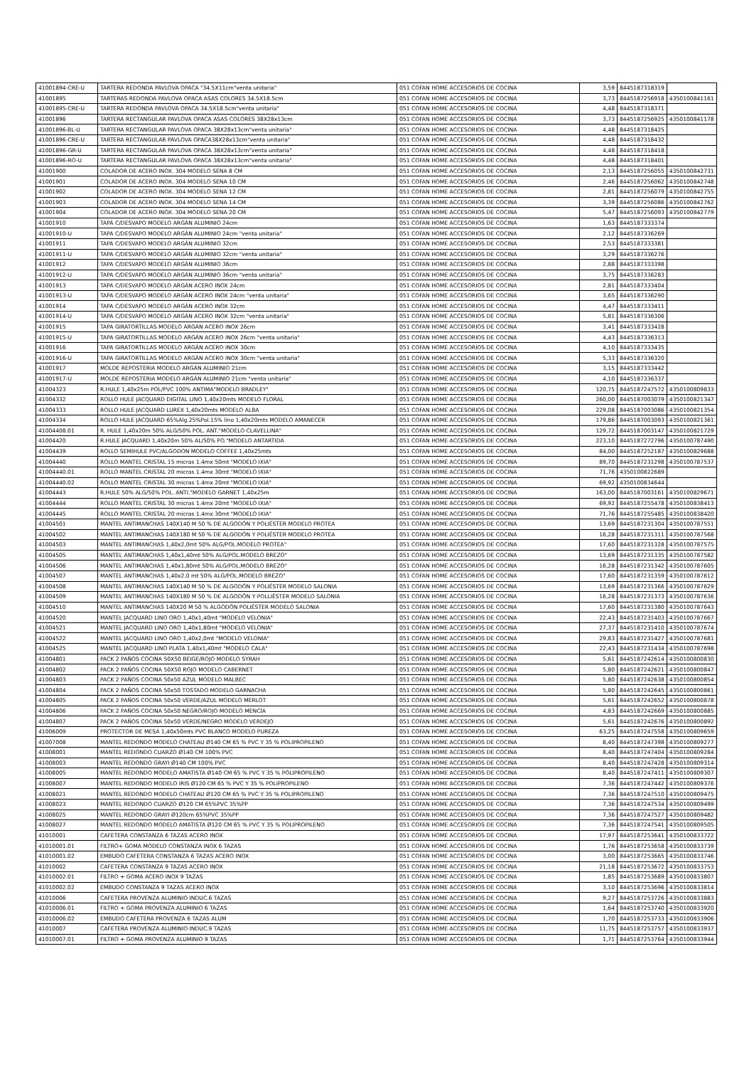| 41001894-CRE-U | TARTERA REDONDA PAVLOVA OPACA "34.5X11cm"venta unitaria" | 051 COFAN HOME ACCESORIOS DE COCINA | 3,59 | 8445187318319 | |
| 41001895 | TARTERAS REDONDA PAVLOVA OPACA ASAS COLORES 34.5X18.5cm | 051 COFAN HOME ACCESORIOS DE COCINA | 3,73 | 8445187256918 | 4350100841161 |
| 41001895-CRE-U | TARTERA REDONDA PAVLOVA OPACA 34.5X18.5cm"venta unitaria" | 051 COFAN HOME ACCESORIOS DE COCINA | 4,48 | 8445187318371 | |
| 41001896 | TARTERA RECTANGULAR PAVLOVA OPACA ASAS COLORES 38X28x13cm | 051 COFAN HOME ACCESORIOS DE COCINA | 3,73 | 8445187256925 | 4350100841178 |
| 41001896-BL-U | TARTERA RECTANGULAR PAVLOVA OPACA 38X28x13cm"venta unitaria" | 051 COFAN HOME ACCESORIOS DE COCINA | 4,48 | 8445187318425 | |
| 41001896-CRE-U | TARTERA RECTANGULAR PAVLOVA OPACA38X28x13cm"venta unitaria" | 051 COFAN HOME ACCESORIOS DE COCINA | 4,48 | 8445187318432 | |
| 41001896-GR-U | TARTERA RECTANGULAR PAVLOVA OPACA 38X28x13cm"venta unitaria" | 051 COFAN HOME ACCESORIOS DE COCINA | 4,48 | 8445187318418 | |
| 41001896-RO-U | TARTERA RECTANGULAR PAVLOVA OPACA 38X28x13cm"venta unitaria" | 051 COFAN HOME ACCESORIOS DE COCINA | 4,48 | 8445187318401 | |
| 41001900 | COLADOR DE ACERO INOX. 304 MODELO SENA 8 CM | 051 COFAN HOME ACCESORIOS DE COCINA | 2,13 | 8445187256055 | 4350100842731 |
| 41001901 | COLADOR DE ACERO INOX. 304 MODELO SENA 10 CM | 051 COFAN HOME ACCESORIOS DE COCINA | 2,46 | 8445187256062 | 4350100842748 |
| 41001902 | COLADOR DE ACERO INOX. 304 MODELO SENA 12 CM | 051 COFAN HOME ACCESORIOS DE COCINA | 2,81 | 8445187256079 | 4350100842755 |
| 41001903 | COLADOR DE ACERO INOX. 304 MODELO SENA 14 CM | 051 COFAN HOME ACCESORIOS DE COCINA | 3,39 | 8445187256086 | 4350100842762 |
| 41001904 | COLADOR DE ACERO INOX. 304 MODELO SENA 20 CM | 051 COFAN HOME ACCESORIOS DE COCINA | 5,47 | 8445187256093 | 4350100842779 |
| 41001910 | TAPA C/DESVAPO MODELO ARGÁN ALUMINIO 24cm | 051 COFAN HOME ACCESORIOS DE COCINA | 1,63 | 8445187333374 | |
| 41001910-U | TAPA C/DESVAPO MODELO ARGÁN ALUMINIO 24cm "venta unitaria" | 051 COFAN HOME ACCESORIOS DE COCINA | 2,12 | 8445187336269 | |
| 41001911 | TAPA C/DESVAPO MODELO ARGÁN ALUMINIO 32cm | 051 COFAN HOME ACCESORIOS DE COCINA | 2,53 | 8445187333381 | |
| 41001911-U | TAPA C/DESVAPO MODELO ARGÁN ALUMINIO 32cm "venta unitaria" | 051 COFAN HOME ACCESORIOS DE COCINA | 3,29 | 8445187336276 | |
| 41001912 | TAPA C/DESVAPO MODELO ARGÁN ALUMINIO 36cm | 051 COFAN HOME ACCESORIOS DE COCINA | 2,88 | 8445187333398 | |
| 41001912-U | TAPA C/DESVAPO MODELO ARGÁN ALUMINIO 36cm "venta unitaria" | 051 COFAN HOME ACCESORIOS DE COCINA | 3,75 | 8445187336283 | |
| 41001913 | TAPA C/DESVAPO MODELO ARGÁN ACERO INOX 24cm | 051 COFAN HOME ACCESORIOS DE COCINA | 2,81 | 8445187333404 | |
| 41001913-U | TAPA C/DESVAPO MODELO ARGÁN ACERO INOX 24cm "venta unitaria" | 051 COFAN HOME ACCESORIOS DE COCINA | 3,65 | 8445187336290 | |
| 41001914 | TAPA C/DESVAPO MODELO ARGÁN ACERO INOX 32cm | 051 COFAN HOME ACCESORIOS DE COCINA | 4,47 | 8445187333411 | |
| 41001914-U | TAPA C/DESVAPO MODELO ARGÁN ACERO INOX 32cm "venta unitaria" | 051 COFAN HOME ACCESORIOS DE COCINA | 5,81 | 8445187336306 | |
| 41001915 | TAPA GIRATORTILLAS MODELO ARGÁN ACERO INOX 26cm | 051 COFAN HOME ACCESORIOS DE COCINA | 3,41 | 8445187333428 | |
| 41001915-U | TAPA GIRATORTILLAS MODELO ARGÁN ACERO INOX 26cm "venta unitaria" | 051 COFAN HOME ACCESORIOS DE COCINA | 4,43 | 8445187336313 | |
| 41001916 | TAPA GIRATORTILLAS MODELO ARGÁN ACERO INOX 30cm | 051 COFAN HOME ACCESORIOS DE COCINA | 4,10 | 8445187333435 | |
| 41001916-U | TAPA GIRATORTILLAS MODELO ARGÁN ACERO INOX 30cm "venta unitaria" | 051 COFAN HOME ACCESORIOS DE COCINA | 5,33 | 8445187336320 | |
| 41001917 | MOLDE REPOSTERIA MODELO ARGÁN ALUMINIO 21cm | 051 COFAN HOME ACCESORIOS DE COCINA | 3,15 | 8445187333442 | |
| 41001917-U | MOLDE REPOSTERIA MODELO ARGÁN ALUMINIO 21cm "venta unitaria" | 051 COFAN HOME ACCESORIOS DE COCINA | 4,10 | 8445187336337 | |
| 41004323 | R.HULE 1,40x25m POL/PVC 100% ANTIMA"MODELO BRADLEY" | 051 COFAN HOME ACCESORIOS DE COCINA | 120,75 | 8445187247572 | 4350100809833 |
| 41004332 | ROLLO HULE JACQUARD DIGITAL LINO 1,40x20mts MODELO FLORAL | 051 COFAN HOME ACCESORIOS DE COCINA | 260,00 | 8445187003079 | 4350100821347 |
| 41004333 | ROLLO HULE JACQUARD LUREX 1,40x20mts MODELO ALBA | 051 COFAN HOME ACCESORIOS DE COCINA | 229,08 | 8445187003086 | 4350100821354 |
| 41004334 | ROLLO HULE JACQUARD 65%Alg.25%Pol.15% lino 1,40x20mts MODELO AMANECER | 051 COFAN HOME ACCESORIOS DE COCINA | 179,86 | 8445187003093 | 4350100821361 |
| 41004408.01 | R. HULE 1,40x20m 50% ALG/50% POL. ANT."MODELO CLAVELLINA" | 051 COFAN HOME ACCESORIOS DE COCINA | 129,72 | 8445187003147 | 4350100821729 |
| 41004420 | R.HULE JACQUARD 1,40x20m 50% AL/50% PO."MODELO ANTARTIDA | 051 COFAN HOME ACCESORIOS DE COCINA | 223,10 | 8445187272796 | 4350100787490 |
| 41004439 | ROLLO SEMIHULE PVC/ALGODON MODELO COFFEE 1,40x25mts | 051 COFAN HOME ACCESORIOS DE COCINA | 84,00 | 8445187252187 | 4350100829688 |
| 41004440 | ROLLO MANTEL CRISTAL 15 micras 1.4mx 50mt "MODELO IXIA" | 051 COFAN HOME ACCESORIOS DE COCINA | 89,70 | 8445187231298 | 4350100787537 |
| 41004440.01 | ROLLO MANTEL CRISTAL 20 micras 1.4mx 30mt "MODELO IXIA" | 051 COFAN HOME ACCESORIOS DE COCINA | 71,76 | 4350100822689 | |
| 41004440.02 | ROLLO MANTEL CRISTAL 30 micras 1.4mx 20mt "MODELO IXIA" | 051 COFAN HOME ACCESORIOS DE COCINA | 69,92 | 4350100834644 | |
| 41004443 | R.HULE 50% ALG/50% POL. ANTI."MODELO GARNET 1,40x25m | 051 COFAN HOME ACCESORIOS DE COCINA | 163,00 | 8445187003161 | 4350100829671 |
| 41004444 | ROLLO MANTEL CRISTAL 30 micras 1.4mx 20mt "MODELO IXIA" | 051 COFAN HOME ACCESORIOS DE COCINA | 69,92 | 8445187255478 | 4350100838413 |
| 41004445 | ROLLO MANTEL CRISTAL 20 micras 1.4mx 30mt "MODELO IXIA" | 051 COFAN HOME ACCESORIOS DE COCINA | 71,76 | 8445187255485 | 4350100838420 |
| 41004501 | MANTEL ANTIMANCHAS 140X140 M 50 % DE ALGODÓN Y POLIÉSTER MODELO PROTEA | 051 COFAN HOME ACCESORIOS DE COCINA | 13,69 | 8445187231304 | 4350100787551 |
| 41004502 | MANTEL ANTIMANCHAS 140X180 M 50 % DE ALGODÓN Y POLIÉSTER MODELO PROTEA | 051 COFAN HOME ACCESORIOS DE COCINA | 16,28 | 8445187231311 | 4350100787568 |
| 41004503 | MANTEL ANTIMANCHAS 1,40x2,0mt 50% ALG/POL.MODELO PROTEA" | 051 COFAN HOME ACCESORIOS DE COCINA | 17,60 | 8445187231328 | 4350100787575 |
| 41004505 | MANTEL ANTIMANCHAS 1,40x1,40mt 50% ALG/POL.MODELO BREZO" | 051 COFAN HOME ACCESORIOS DE COCINA | 13,69 | 8445187231335 | 4350100787582 |
| 41004506 | MANTEL ANTIMANCHAS 1,40x1,80mt 50% ALG/POL.MODELO BREZO" | 051 COFAN HOME ACCESORIOS DE COCINA | 16,28 | 8445187231342 | 4350100787605 |
| 41004507 | MANTEL ANTIMANCHAS 1,40x2.0 mt 50% ALG/POL.MODELO BREZO" | 051 COFAN HOME ACCESORIOS DE COCINA | 17,60 | 8445187231359 | 4350100787612 |
| 41004508 | MANTEL ANTIMANCHAS 140X140 M 50 % DE ALGODÓN Y POLIÉSTER MODELO SALONIA | 051 COFAN HOME ACCESORIOS DE COCINA | 13,69 | 8445187231366 | 4350100787629 |
| 41004509 | MANTEL ANTIMANCHAS 140X180 M 50 % DE ALGODÓN Y POLLIÉSTER MODELO SALONIA | 051 COFAN HOME ACCESORIOS DE COCINA | 16,28 | 8445187231373 | 4350100787636 |
| 41004510 | MANTEL ANTIMANCHAS 140X20 M 50 % ALGODÓN POLIÉSTER MODELO SALONIA | 051 COFAN HOME ACCESORIOS DE COCINA | 17,60 | 8445187231380 | 4350100787643 |
| 41004520 | MANTEL JACQUARD LINO ORO 1,40x1,40mt "MODELO VELONIA" | 051 COFAN HOME ACCESORIOS DE COCINA | 22,43 | 8445187231403 | 4350100787667 |
| 41004521 | MANTEL JACQUARD LINO ORO 1,40x1,80mt "MODELO VELONIA" | 051 COFAN HOME ACCESORIOS DE COCINA | 27,37 | 8445187231410 | 4350100787674 |
| 41004522 | MANTEL JACQUARD LINO ORO 1,40x2,0mt "MODELO VELONIA" | 051 COFAN HOME ACCESORIOS DE COCINA | 29,83 | 8445187231427 | 4350100787681 |
| 41004525 | MANTEL JACQUARD LINO PLATA 1,40x1,40mt "MODELO CALA" | 051 COFAN HOME ACCESORIOS DE COCINA | 22,43 | 8445187231434 | 4350100787698 |
| 41004801 | PACK 2 PAÑOS COCINA 50X50 BEIGE/ROJO MODELO SYRAH | 051 COFAN HOME ACCESORIOS DE COCINA | 5,61 | 8445187242614 | 4350100800830 |
| 41004802 | PACK 2 PAÑOS COCINA 50X50 ROJO MODELO CABERNET | 051 COFAN HOME ACCESORIOS DE COCINA | 5,80 | 8445187242621 | 4350100800847 |
| 41004803 | PACK 2 PAÑOS COCINA 50x50 AZUL MODELO MALBEC | 051 COFAN HOME ACCESORIOS DE COCINA | 5,80 | 8445187242638 | 4350100800854 |
| 41004804 | PACK 2 PAÑOS COCINA 50x50 TOSTADO MODELO GARNACHA | 051 COFAN HOME ACCESORIOS DE COCINA | 5,80 | 8445187242645 | 4350100800861 |
| 41004805 | PACK 2 PAÑOS COCINA 50x50 VERDE/AZUL MODELO MERLOT | 051 COFAN HOME ACCESORIOS DE COCINA | 5,61 | 8445187242652 | 4350100800878 |
| 41004806 | PACK 2 PAÑOS COCINA 50x50 NEGRO/ROJO MODELO MENCÍA | 051 COFAN HOME ACCESORIOS DE COCINA | 4,83 | 8445187242669 | 4350100800885 |
| 41004807 | PACK 2 PAÑOS COCINA 50x50 VERDE/NEGRO MODELO VERDEJO | 051 COFAN HOME ACCESORIOS DE COCINA | 5,61 | 8445187242676 | 4350100800892 |
| 41006009 | PROTECTOR DE MESA 1,40x50mts PVC BLANCO MODELO PUREZA | 051 COFAN HOME ACCESORIOS DE COCINA | 63,25 | 8445187247558 | 4350100809659 |
| 41007008 | MANTEL REDONDO MODELO CHATEAU Ø140 CM 65 % PVC Y 35 % POLIPROPILENO | 051 COFAN HOME ACCESORIOS DE COCINA | 8,40 | 8445187247398 | 4350100809277 |
| 41008001 | MANTEL REDONDO CUARZO Ø140 CM 100% PVC | 051 COFAN HOME ACCESORIOS DE COCINA | 8,40 | 8445187247404 | 4350100809284 |
| 41008003 | MANTEL REDONDO GRAYI Ø140 CM 100% PVC | 051 COFAN HOME ACCESORIOS DE COCINA | 8,40 | 8445187247428 | 4350100809314 |
| 41008005 | MANTEL REDONDO MODELO AMATISTA Ø140 CM 65 % PVC Y 35 % POLIPROPILENO | 051 COFAN HOME ACCESORIOS DE COCINA | 8,40 | 8445187247411 | 4350100809307 |
| 41008007 | MANTEL REDONDO MODELO IRIS Ø120 CM 65 % PVC Y 35 % POLIPROPILENO | 051 COFAN HOME ACCESORIOS DE COCINA | 7,36 | 8445187247442 | 4350100809376 |
| 41008021 | MANTEL REDONDO MODELO CHATEAU Ø120 CM 65 % PVC Y 35 % POLIPROPILENO | 051 COFAN HOME ACCESORIOS DE COCINA | 7,36 | 8445187247510 | 4350100809475 |
| 41008023 | MANTEL REDONDO CUARZO Ø120 CM 65%PVC 35%PP | 051 COFAN HOME ACCESORIOS DE COCINA | 7,36 | 8445187247534 | 4350100809499 |
| 41008025 | MANTEL REDONDO GRAYI Ø120cm 65%PVC 35%PP | 051 COFAN HOME ACCESORIOS DE COCINA | 7,36 | 8445187247527 | 4350100809482 |
| 41008027 | MANTEL REDONDO MODELO AMATISTA Ø120 CM 65 % PVC Y 35 % POLIPROPILENO | 051 COFAN HOME ACCESORIOS DE COCINA | 7,36 | 8445187247541 | 4350100809505 |
| 41010001 | CAFETERA CONSTANZA 6 TAZAS ACERO INOX | 051 COFAN HOME ACCESORIOS DE COCINA | 17,97 | 8445187253641 | 4350100833722 |
| 41010001.01 | FILTRO+ GOMA MODELO CONSTANZA INOX 6 TAZAS | 051 COFAN HOME ACCESORIOS DE COCINA | 1,76 | 8445187253658 | 4350100833739 |
| 41010001.02 | EMBUDO CAFETERA CONSTANZA 6 TAZAS ACERO INOX | 051 COFAN HOME ACCESORIOS DE COCINA | 3,00 | 8445187253665 | 4350100833746 |
| 41010002 | CAFETERA CONSTANZA 9 TAZAS ACERO INOX | 051 COFAN HOME ACCESORIOS DE COCINA | 21,18 | 8445187253672 | 4350100833753 |
| 41010002.01 | FILTRO + GOMA ACERO INOX 9 TAZAS | 051 COFAN HOME ACCESORIOS DE COCINA | 1,85 | 8445187253689 | 4350100833807 |
| 41010002.02 | EMBUDO CONSTANZA 9 TAZAS ACERO INOX | 051 COFAN HOME ACCESORIOS DE COCINA | 3,10 | 8445187253696 | 4350100833814 |
| 41010006 | CAFETERA PROVENZA ALUMINIO INDUC.6 TAZAS | 051 COFAN HOME ACCESORIOS DE COCINA | 9,27 | 8445187253726 | 4350100833883 |
| 41010006.01 | FILTRO + GOMA PROVENZA ALUMINIO 6 TAZAS | 051 COFAN HOME ACCESORIOS DE COCINA | 1,64 | 8445187253740 | 4350100833920 |
| 41010006.02 | EMBUDO CAFETERA PROVENZA 6 TAZAS ALUM | 051 COFAN HOME ACCESORIOS DE COCINA | 1,70 | 8445187253733 | 4350100833906 |
| 41010007 | CAFETERA PROVENZA ALUMINIO INDUC.9 TAZAS | 051 COFAN HOME ACCESORIOS DE COCINA | 11,75 | 8445187253757 | 4350100833937 |
| 41010007.01 | FILTRO + GOMA PROVENZA ALUMINIO 9 TAZAS | 051 COFAN HOME ACCESORIOS DE COCINA | 1,71 | 8445187253764 | 4350100833944 |